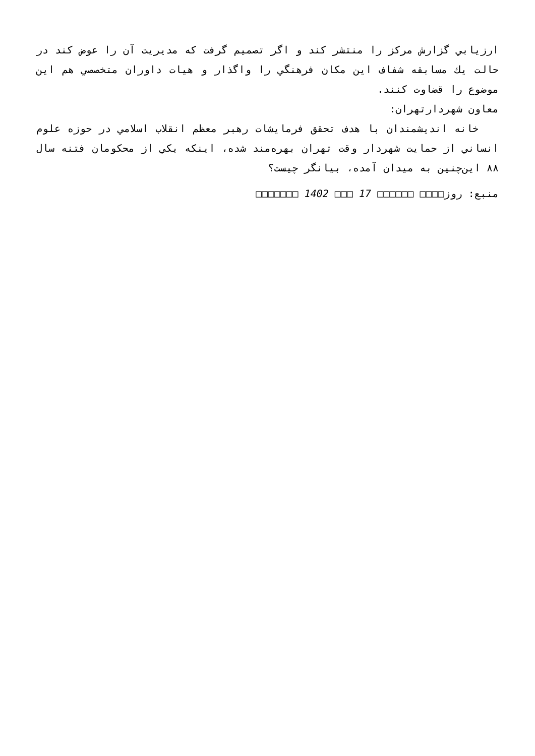ارزيابي گزارش مركز را منتشر كند و اگر تصميم گرفت كه مديريت آن را عوض كند در حالت يك مسابقه شفاف اين مكان فرهنگي را واگذار و هيات داوران متخصصي هم اين موضوع را قضاوت كنند.
معاون شهردارتهران:
خانه انديشمندان با هدف تحقق فرمايشات رهبر معظم انقلاب اسلامي در حوزه علوم انساني از حمايت شهردار وقت تهران بهره‌مند شده، اينكه يكي از محكومان فتنه سال ۸۸ اين‌چنين به ميدان آمده، بيانگر چيست؟
منبع: روز□□□□ □□□□□□ 17 □□□ 1402 □□□□□□□